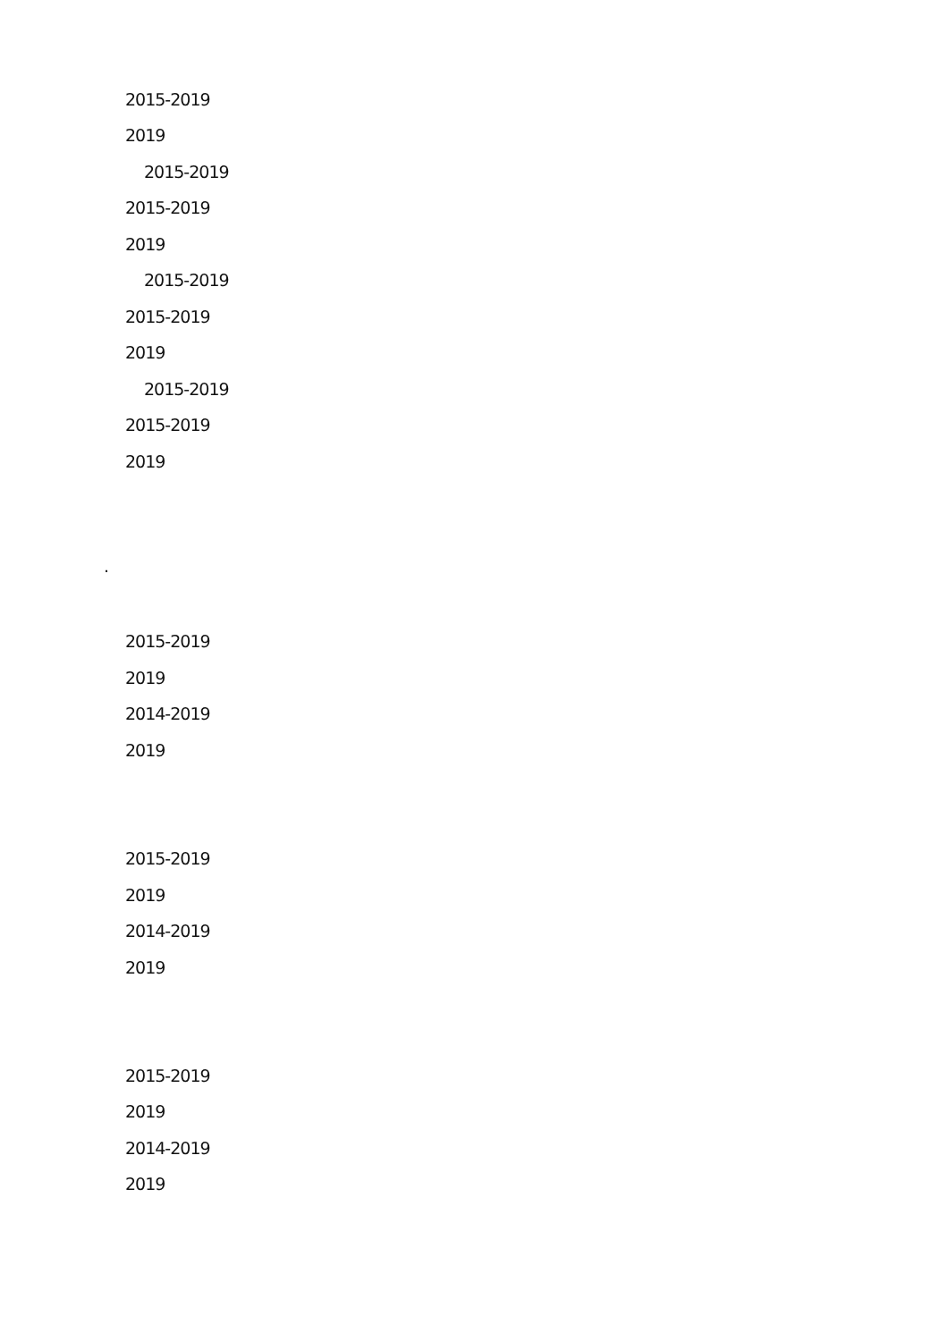2015-2019
2019
2015-2019
2015-2019
2019
2015-2019
2015-2019
2019
2015-2019
2015-2019
2019
.
2015-2019
2019
2014-2019
2019
2015-2019
2019
2014-2019
2019
2015-2019
2019
2014-2019
2019